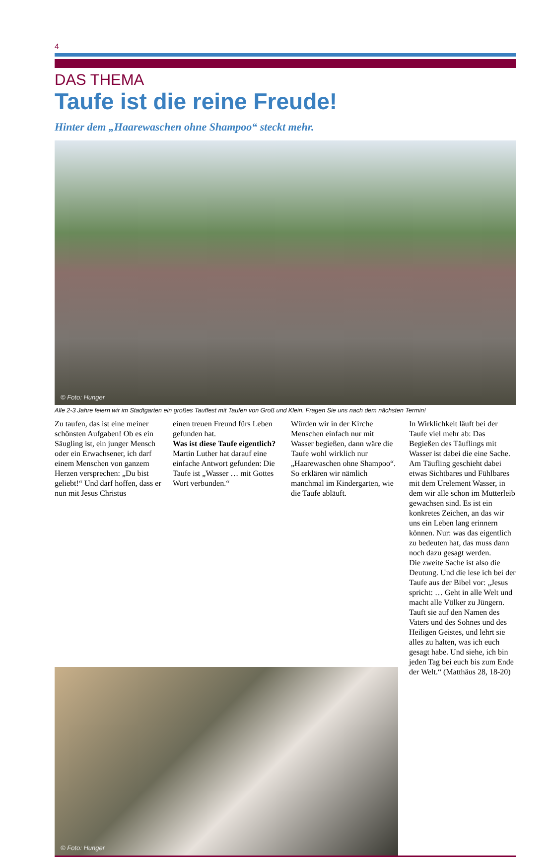4
DAS THEMA
Taufe ist die reine Freude!
Hinter dem „Haarewaschen ohne Shampoo“ steckt mehr.
© Foto: Hunger
Alle 2-3 Jahre feiern wir im Stadtgarten ein großes Tauffest mit Taufen von Groß und Klein. Fragen Sie uns nach dem nächsten Termin!
Zu taufen, das ist eine meiner schönsten Aufgaben! Ob es ein Säugling ist, ein junger Mensch oder ein Erwachsener, ich darf einem Menschen von ganzem Herzen versprechen: „Du bist geliebt!“ Und darf hoffen, dass er nun mit Jesus Christus
einen treuen Freund fürs Leben gefunden hat.
Was ist diese Taufe eigentlich?
Martin Luther hat darauf eine einfache Antwort gefunden: Die Taufe ist „Wasser … mit Gottes Wort verbunden.“
Würden wir in der Kirche Menschen einfach nur mit Wasser begießen, dann wäre die Taufe wohl wirklich nur „Haarewaschen ohne Shampoo“. So erklären wir nämlich manchmal im Kindergarten, wie die Taufe abläuft.
In Wirklichkeit läuft bei der Taufe viel mehr ab: Das Begießen des Täuflings mit Wasser ist dabei die eine Sache. Am Täufling geschieht dabei etwas Sichtbares und Fühlbares mit dem Urelement Wasser, in dem wir alle schon im Mutterleib gewachsen sind. Es ist ein konkretes Zeichen, an das wir uns ein Leben lang erinnern können. Nur: was das eigentlich zu bedeuten hat, das muss dann noch dazu gesagt werden.
Die zweite Sache ist also die Deutung. Und die lese ich bei der Taufe aus der Bibel vor: „Jesus spricht: … Geht in alle Welt und macht alle Völker zu Jüngern. Tauft sie auf den Namen des Vaters und des Sohnes und des Heiligen Geistes, und lehrt sie alles zu halten, was ich euch gesagt habe. Und siehe, ich bin jeden Tag bei euch bis zum Ende der Welt.“ (Matthäus 28, 18-20)
© Foto: Hunger